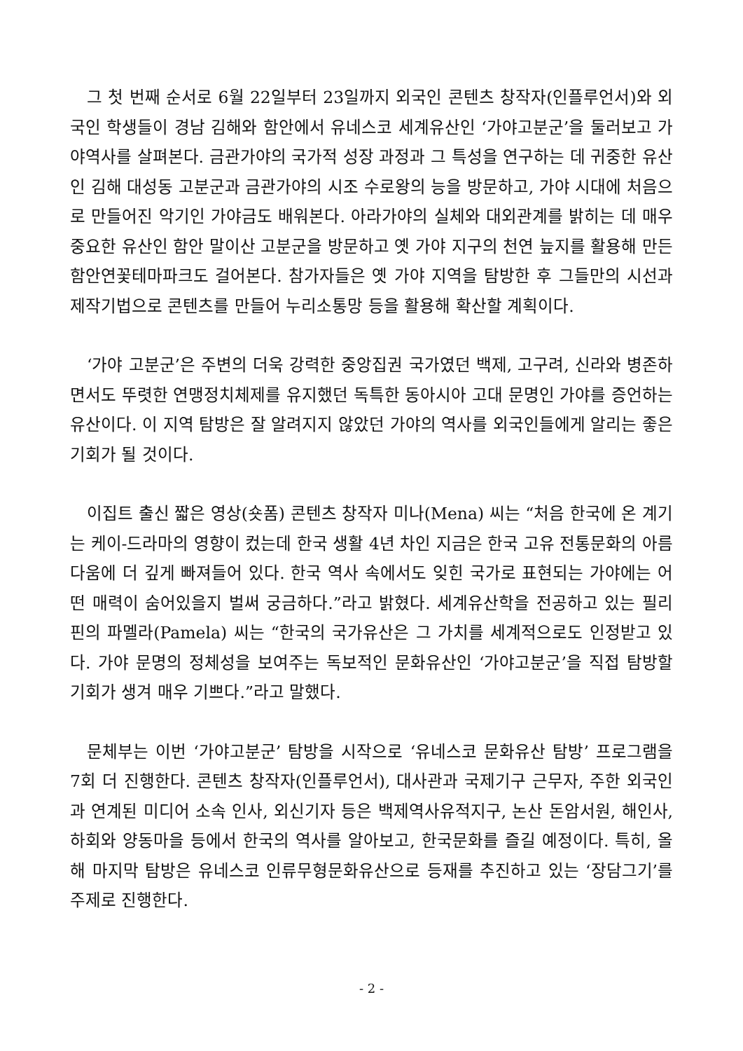그 첫 번째 순서로 6월 22일부터 23일까지 외국인 콘텐츠 창작자(인플루언서)와 외국인 학생들이 경남 김해와 함안에서 유네스코 세계유산인 ‘가야고분군’을 둘러보고 가야역사를 살펴본다. 금관가야의 국가적 성장 과정과 그 특성을 연구하는 데 귀중한 유산인 김해 대성동 고분군과 금관가야의 시조 수로왕의 능을 방문하고, 가야 시대에 처음으로 만들어진 악기인 가야금도 배워본다. 아라가야의 실체와 대외관계를 밝히는 데 매우 중요한 유산인 함안 말이산 고분군을 방문하고 옛 가야 지구의 천연 늪지를 활용해 만든 함안연꽃테마파크도 걸어본다. 참가자들은 옛 가야 지역을 탐방한 후 그들만의 시선과 제작기법으로 콘텐츠를 만들어 누리소통망 등을 활용해 확산할 계획이다.
‘가야 고분군’은 주변의 더욱 강력한 중앙집권 국가였던 백제, 고구려, 신라와 병존하면서도 뚜렷한 연맹정치체제를 유지했던 독특한 동아시아 고대 문명인 가야를 증언하는 유산이다. 이 지역 탐방은 잘 알려지지 않았던 가야의 역사를 외국인들에게 알리는 좋은 기회가 될 것이다.
이집트 출신 짧은 영상(숏폼) 콘텐츠 창작자 미나(Mena) 씨는 “처음 한국에 온 계기는 케이-드라마의 영향이 컸는데 한국 생활 4년 차인 지금은 한국 고유 전통문화의 아름다움에 더 깊게 빠져들어 있다. 한국 역사 속에서도 잊힌 국가로 표현되는 가야에는 어떤 매력이 숨어있을지 벌써 궁금하다.”라고 밝혔다. 세계유산학을 전공하고 있는 필리핀의 파멜라(Pamela) 씨는 “한국의 국가유산은 그 가치를 세계적으로도 인정받고 있다. 가야 문명의 정체성을 보여주는 독보적인 문화유산인 ‘가야고분군’을 직접 탐방할 기회가 생겨 매우 기쁘다.”라고 말했다.
문체부는 이번 ‘가야고분군’ 탐방을 시작으로 ‘유네스코 문화유산 탐방’ 프로그램을 7회 더 진행한다. 콘텐츠 창작자(인플루언서), 대사관과 국제기구 근무자, 주한 외국인과 연계된 미디어 소속 인사, 외신기자 등은 백제역사유적지구, 논산 돈암서원, 해인사, 하회와 양동마을 등에서 한국의 역사를 알아보고, 한국문화를 즐길 예정이다. 특히, 올해 마지막 탐방은 유네스코 인류무형문화유산으로 등재를 추진하고 있는 ‘장담그기’를 주제로 진행한다.
- 2 -